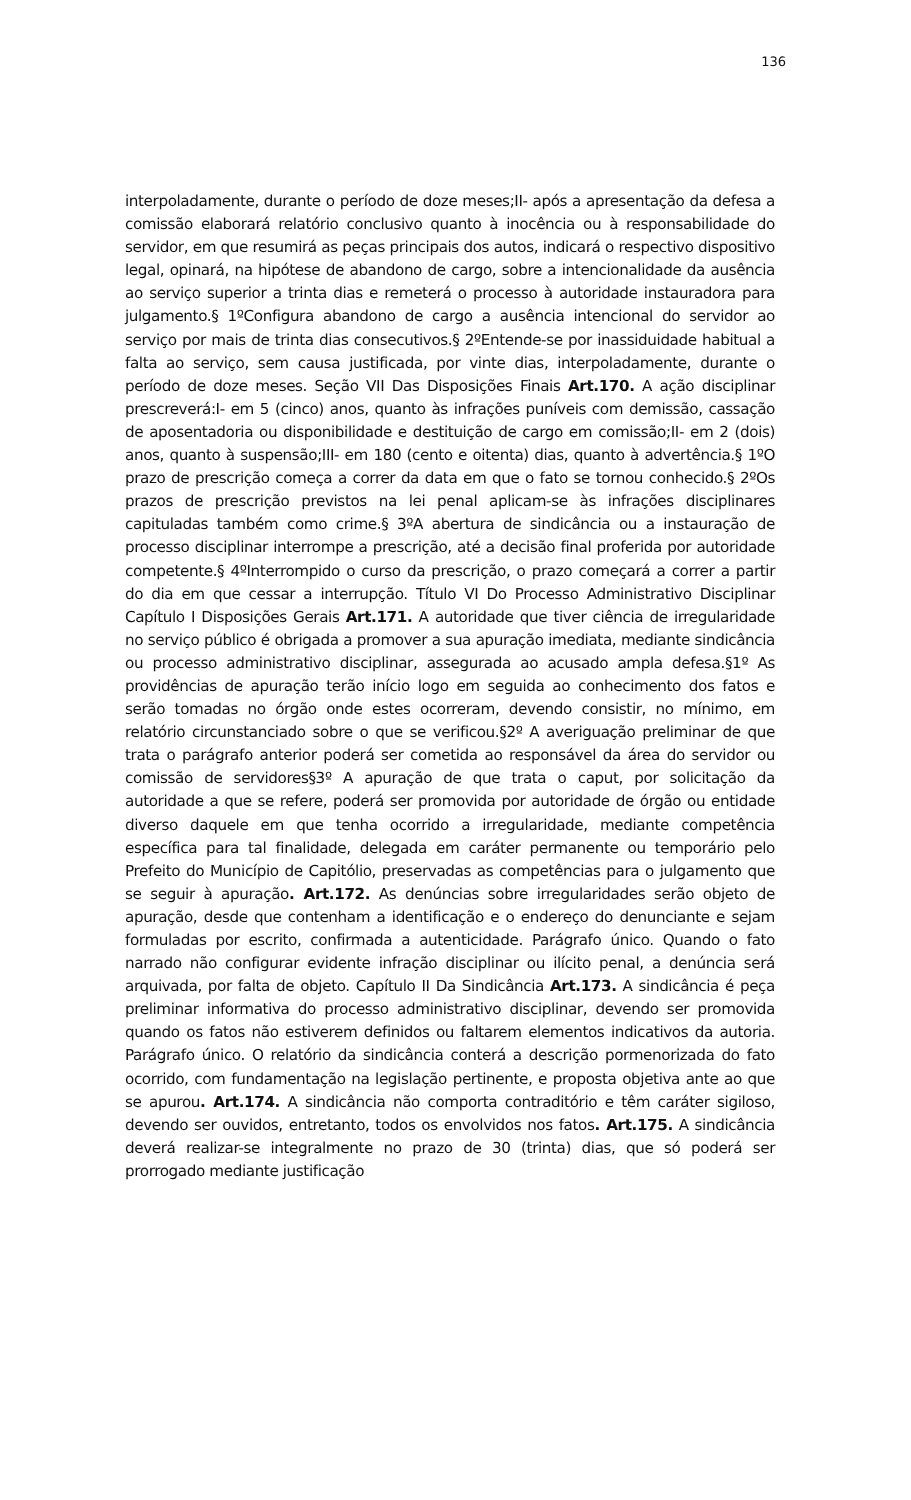136
interpoladamente, durante o período de doze meses;II- após a apresentação da defesa a comissão elaborará relatório conclusivo quanto à inocência ou à responsabilidade do servidor, em que resumirá as peças principais dos autos, indicará o respectivo dispositivo legal, opinará, na hipótese de abandono de cargo, sobre a intencionalidade da ausência ao serviço superior a trinta dias e remeterá o processo à autoridade instauradora para julgamento.§ 1ºConfigura abandono de cargo a ausência intencional do servidor ao serviço por mais de trinta dias consecutivos.§ 2ºEntende-se por inassiduidade habitual a falta ao serviço, sem causa justificada, por vinte dias, interpoladamente, durante o período de doze meses. Seção VII Das Disposições Finais Art.170. A ação disciplinar prescreverá:I- em 5 (cinco) anos, quanto às infrações puníveis com demissão, cassação de aposentadoria ou disponibilidade e destituição de cargo em comissão;II- em 2 (dois) anos, quanto à suspensão;III- em 180 (cento e oitenta) dias, quanto à advertência.§ 1ºO prazo de prescrição começa a correr da data em que o fato se tornou conhecido.§ 2ºOs prazos de prescrição previstos na lei penal aplicam-se às infrações disciplinares capituladas também como crime.§ 3ºA abertura de sindicância ou a instauração de processo disciplinar interrompe a prescrição, até a decisão final proferida por autoridade competente.§ 4ºInterrompido o curso da prescrição, o prazo começará a correr a partir do dia em que cessar a interrupção. Título VI Do Processo Administrativo Disciplinar Capítulo I Disposições Gerais Art.171. A autoridade que tiver ciência de irregularidade no serviço público é obrigada a promover a sua apuração imediata, mediante sindicância ou processo administrativo disciplinar, assegurada ao acusado ampla defesa.§1º As providências de apuração terão início logo em seguida ao conhecimento dos fatos e serão tomadas no órgão onde estes ocorreram, devendo consistir, no mínimo, em relatório circunstanciado sobre o que se verificou.§2º A averiguação preliminar de que trata o parágrafo anterior poderá ser cometida ao responsável da área do servidor ou comissão de servidores§3º A apuração de que trata o caput, por solicitação da autoridade a que se refere, poderá ser promovida por autoridade de órgão ou entidade diverso daquele em que tenha ocorrido a irregularidade, mediante competência específica para tal finalidade, delegada em caráter permanente ou temporário pelo Prefeito do Município de Capitólio, preservadas as competências para o julgamento que se seguir à apuração. Art.172. As denúncias sobre irregularidades serão objeto de apuração, desde que contenham a identificação e o endereço do denunciante e sejam formuladas por escrito, confirmada a autenticidade. Parágrafo único. Quando o fato narrado não configurar evidente infração disciplinar ou ilícito penal, a denúncia será arquivada, por falta de objeto. Capítulo II Da Sindicância Art.173. A sindicância é peça preliminar informativa do processo administrativo disciplinar, devendo ser promovida quando os fatos não estiverem definidos ou faltarem elementos indicativos da autoria. Parágrafo único. O relatório da sindicância conterá a descrição pormenorizada do fato ocorrido, com fundamentação na legislação pertinente, e proposta objetiva ante ao que se apurou. Art.174. A sindicância não comporta contraditório e têm caráter sigiloso, devendo ser ouvidos, entretanto, todos os envolvidos nos fatos. Art.175. A sindicância deverá realizar-se integralmente no prazo de 30 (trinta) dias, que só poderá ser prorrogado mediante justificação